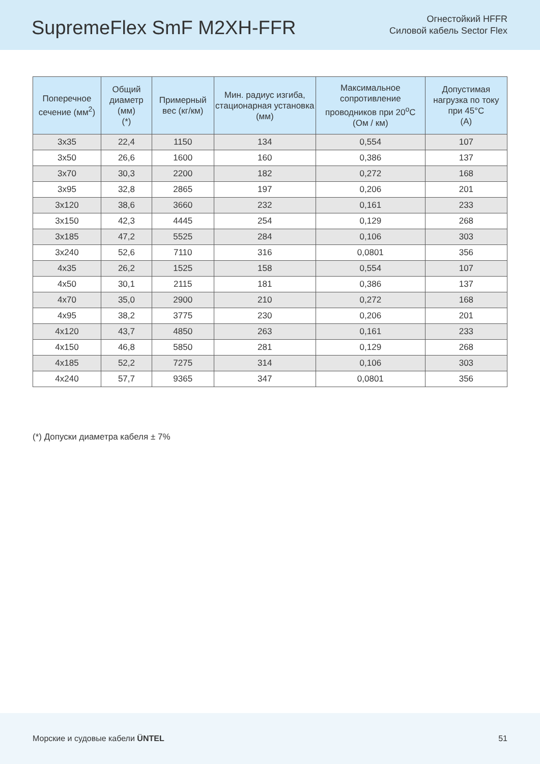SupremeFlex SmF M2XH-FFR
Огнестойкий HFFR
Силовой кабель Sector Flex
| Поперечное сечение (мм<sup>2</sup>) | Общий диаметр (мм) (*) | Примерный вес (кг/км) | Мин. радиус изгиба, стационарная установка (мм) | Максимальное сопротивление проводников при 20<sup>o</sup>C (Ом / км) | Допустимая нагрузка по току при 45°C (A) |
| --- | --- | --- | --- | --- | --- |
| 3x35 | 22,4 | 1150 | 134 | 0,554 | 107 |
| 3x50 | 26,6 | 1600 | 160 | 0,386 | 137 |
| 3x70 | 30,3 | 2200 | 182 | 0,272 | 168 |
| 3x95 | 32,8 | 2865 | 197 | 0,206 | 201 |
| 3x120 | 38,6 | 3660 | 232 | 0,161 | 233 |
| 3x150 | 42,3 | 4445 | 254 | 0,129 | 268 |
| 3x185 | 47,2 | 5525 | 284 | 0,106 | 303 |
| 3x240 | 52,6 | 7110 | 316 | 0,0801 | 356 |
| 4x35 | 26,2 | 1525 | 158 | 0,554 | 107 |
| 4x50 | 30,1 | 2115 | 181 | 0,386 | 137 |
| 4x70 | 35,0 | 2900 | 210 | 0,272 | 168 |
| 4x95 | 38,2 | 3775 | 230 | 0,206 | 201 |
| 4x120 | 43,7 | 4850 | 263 | 0,161 | 233 |
| 4x150 | 46,8 | 5850 | 281 | 0,129 | 268 |
| 4x185 | 52,2 | 7275 | 314 | 0,106 | 303 |
| 4x240 | 57,7 | 9365 | 347 | 0,0801 | 356 |
(*) Допуски диаметра кабеля ± 7%
Морские и судовые кабели ÜNTEL 51